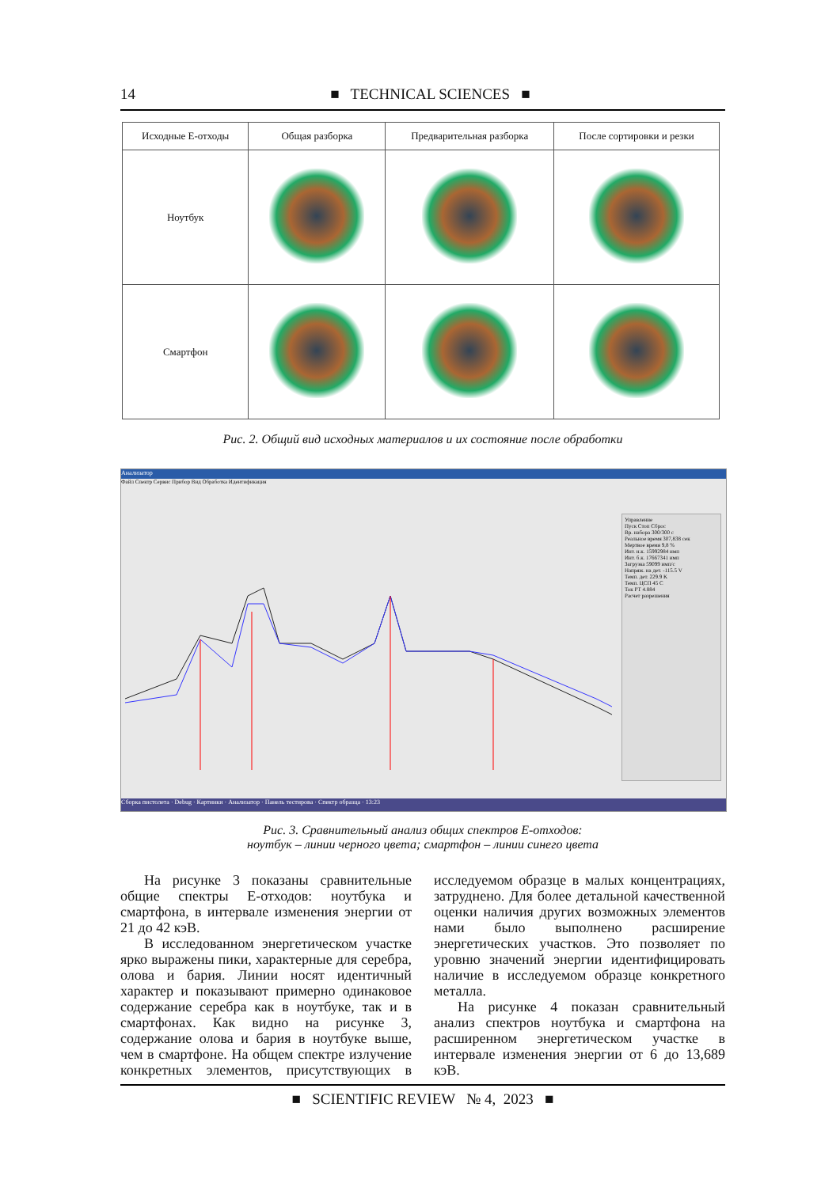14
■ TECHNICAL SCIENCES ■
| Исходные Е-отходы | Общая разборка | Предварительная разборка | После сортировки и резки |
| --- | --- | --- | --- |
| Ноутбук | | | |
| Смартфон | | | |
Рис. 2. Общий вид исходных материалов и их состояние после обработки
Анализатор
Файл Спектр Сервис Прибор Вид Обработка Идентификация
Управление
Пуск Стоп Сброс
Вр. набора 300/300 с
Реальное время 307,838 сек
Мертвое время 9,8 %
Инт. н.к. 15992984 имп
Инт. б.к. 17667341 имп
Загрузка 59099 имп/с
Напряж. на дет. -115.5 V
Темп. дет. 229.9 K
Темп. ЦСП 45 C
Ток РТ 4.884
Расчет разрешения
Сборка пистолета · Debug · Картинки · Анализатор · Панель тестирова · Спектр образца · 13:23
Рис. 3. Сравнительный анализ общих спектров Е-отходов:
ноутбук – линии черного цвета; смартфон – линии синего цвета
На рисунке 3 показаны сравнительные общие спектры Е-отходов: ноутбука и смартфона, в интервале изменения энергии от 21 до 42 кэВ.
В исследованном энергетическом участке ярко выражены пики, характерные для серебра, олова и бария. Линии носят идентичный характер и показывают примерно одинаковое содержание серебра как в ноутбуке, так и в смартфонах. Как видно на рисунке 3, содержание олова и бария в ноутбуке выше, чем в смартфоне. На общем спектре излучение конкретных элементов, присутствующих в исследуемом образце в малых концентрациях, затруднено. Для более детальной качественной оценки наличия других возможных элементов нами было выполнено расширение энергетических участков. Это позволяет по уровню значений энергии идентифицировать наличие в исследуемом образце конкретного металла.
На рисунке 4 показан сравнительный анализ спектров ноутбука и смартфона на расширенном энергетическом участке в интервале изменения энергии от 6 до 13,689 кэВ.
■ SCIENTIFIC REVIEW № 4, 2023 ■